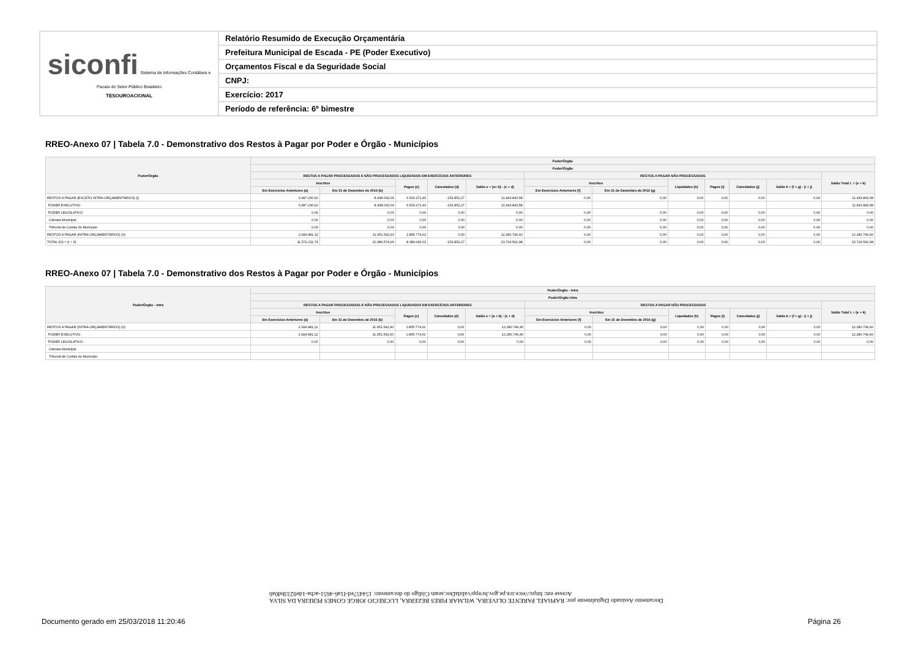| siconfi Sistema de Informações Contábeis e Fiscais do Setor Público Brasileiro TESOUROACIONAL | Relatório Resumido de Execução Orçamentária |
| | Prefeitura Municipal de Escada - PE (Poder Executivo) |
| | Orçamentos Fiscal e da Seguridade Social |
| | CNPJ: |
| | Exercício: 2017 |
| | Período de referência: 6º bimestre |
RREO-Anexo 07 | Tabela 7.0 - Demonstrativo dos Restos à Pagar por Poder e Órgão - Municípios
| Poder/Órgão | Poder/Órgão | | | | | | | | | | | |
| --- | --- | --- | --- | --- | --- | --- | --- | --- | --- | --- | --- | --- |
| | Poder/Órgão | | | | | | | | | | | |
| | RESTOS A PAGAR PROCESSADOS E NÃO PROCESSADOS LIQUIDADOS EM EXERCÍCIOS ANTERIORES | | | | | RESTOS A PAGAR NÃO PROCESSADOS | | | | | | Saldo Total L = (e + k) |
| | Inscritos | | Pagos (c) | Cancelados (d) | Saldo e = (a+ b) - (c + d) | Inscritos | | Liquidados (h) | Pagos (i) | Cancelados (j) | Saldo k = (f + g) - (i + j) | |
| | Em Exercícios Anteriores (a) | Em 31 de Dezembro de 2016 (b) | | | | Em Exercícios Anteriores (f) | Em 31 de Dezembro de 2016 (g) | | | | | |
| RESTOS A PAGAR (EXCETO INTRA-ORÇAMENTÁRIOS) (I) | 9.387.230,62 | 8.438.032,09 | 6.533.271,40 | -151.852,27 | 11.443.843,58 | 0,00 | 0,00 | 0,00 | 0,00 | 0,00 | 0,00 | 11.443.843,58 |
| PODER EXECUTIVO | 9.387.230,62 | 8.438.032,09 | 6.533.271,40 | -151.852,27 | 11.443.843,58 | | | | | | | 11.443.843,58 |
| PODER LEGISLATIVO | 0,00 | 0,00 | 0,00 | 0,00 | 0,00 | 0,00 | 0,00 | 0,00 | 0,00 | 0,00 | 0,00 | 0,00 |
| Câmara Municipal | 0,00 | 0,00 | 0,00 | 0,00 | 0,00 | 0,00 | 0,00 | 0,00 | 0,00 | 0,00 | 0,00 | 0,00 |
| Tribunal de Contas do Município | 0,00 | 0,00 | 0,00 | 0,00 | 0,00 | 0,00 | 0,00 | 0,00 | 0,00 | 0,00 | 0,00 | 0,00 |
| RESTOS A PAGAR (INTRA-ORÇAMENTÁRIOS) (II) | 2.184.981,12 | 11.951.542,90 | 1.855.774,62 | 0,00 | 12.280.749,40 | 0,00 | 0,00 | 0,00 | 0,00 | 0,00 | 0,00 | 12.280.749,40 |
| TOTAL (III) = (I + II) | 11.572.211,74 | 20.389.574,99 | 8.389.046,02 | -151.852,27 | 23.724.592,98 | 0,00 | 0,00 | 0,00 | 0,00 | 0,00 | 0,00 | 23.724.592,98 |
RREO-Anexo 07 | Tabela 7.0 - Demonstrativo dos Restos à Pagar por Poder e Órgão - Municípios
| Poder/Órgão - Intra | Poder/Órgão - Intra | | | | | | | | | | | |
| --- | --- | --- | --- | --- | --- | --- | --- | --- | --- | --- | --- | --- |
| | Poder/Órgão Intra | | | | | | | | | | | |
| | RESTOS A PAGAR PROCESSADOS E NÃO PROCESSADOS LIQUIDADOS EM EXERCÍCIOS ANTERIORES | | | | | RESTOS A PAGAR NÃO PROCESSADOS | | | | | | Saldo Total L = (e + k) |
| | Inscritos | | Pagos (c) | Cancelados (d) | Saldo e = (a + b) - (c + d) | Inscritos | | Liquidados (h) | Pagos (i) | Cancelados (j) | Saldo k = (f + g) - (i + j) | |
| | Em Exercícios Anteriores (a) | Em 31 de Dezembro de 2016 (b) | | | | Em Exercícios Anteriores (f) | Em 31 de Dezembro de 2016 (g) | | | | | |
| RESTOS A PAGAR (INTRA-ORÇAMENTÁRIOS) (II) | 2.184.981,12 | 11.951.542,90 | 1.855.774,62 | 0,00 | 12.280.749,40 | 0,00 | 0,00 | 0,00 | 0,00 | 0,00 | 0,00 | 12.280.749,40 |
| PODER EXECUTIVO | 2.184.981,12 | 11.951.542,90 | 1.855.774,62 | 0,00 | 12.280.749,40 | 0,00 | 0,00 | 0,00 | 0,00 | 0,00 | 0,00 | 12.280.749,40 |
| PODER LEGISLATIVO | 0,00 | 0,00 | 0,00 | 0,00 | 0,00 | 0,00 | 0,00 | 0,00 | 0,00 | 0,00 | 0,00 | 0,00 |
| Câmara Municipal | | | | | | | | | | | | |
| Tribunal de Contas do Município | | | | | | | | | | | | |
Documento Assinado Digitalmente por: RAPHAEL PARENTE OLIVEIRA, WILMAR PIRES BEZERRA, LUCRECIO JORGE GOMES PEREIRA DA SILVA
Acesse em: https://etce.tce.pe.gov.br/epp/validaDoc.seam Código do documento: 154457ed-f1a6-4651-acba-1de0233bd0a6
Documento gerado em 25/03/2018 11:20:46
Página 26